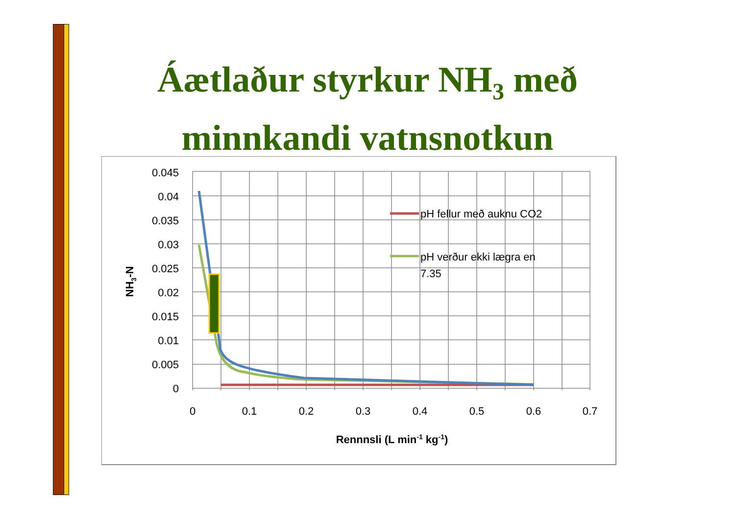Áætlaður styrkur NH<sub>3</sub> með minnkandi vatnsnotkun
0.045
0.04
0.035
0.03
0.025
0.02
0.015
0.01
0.005
0
0
0.1
0.2
0.3
0.4
0.5
0.6
0.7
Rennnsli (L min-1 kg-1)
NH3-N
pH fellur með auknu CO2
pH verður ekki lægra en
7.35